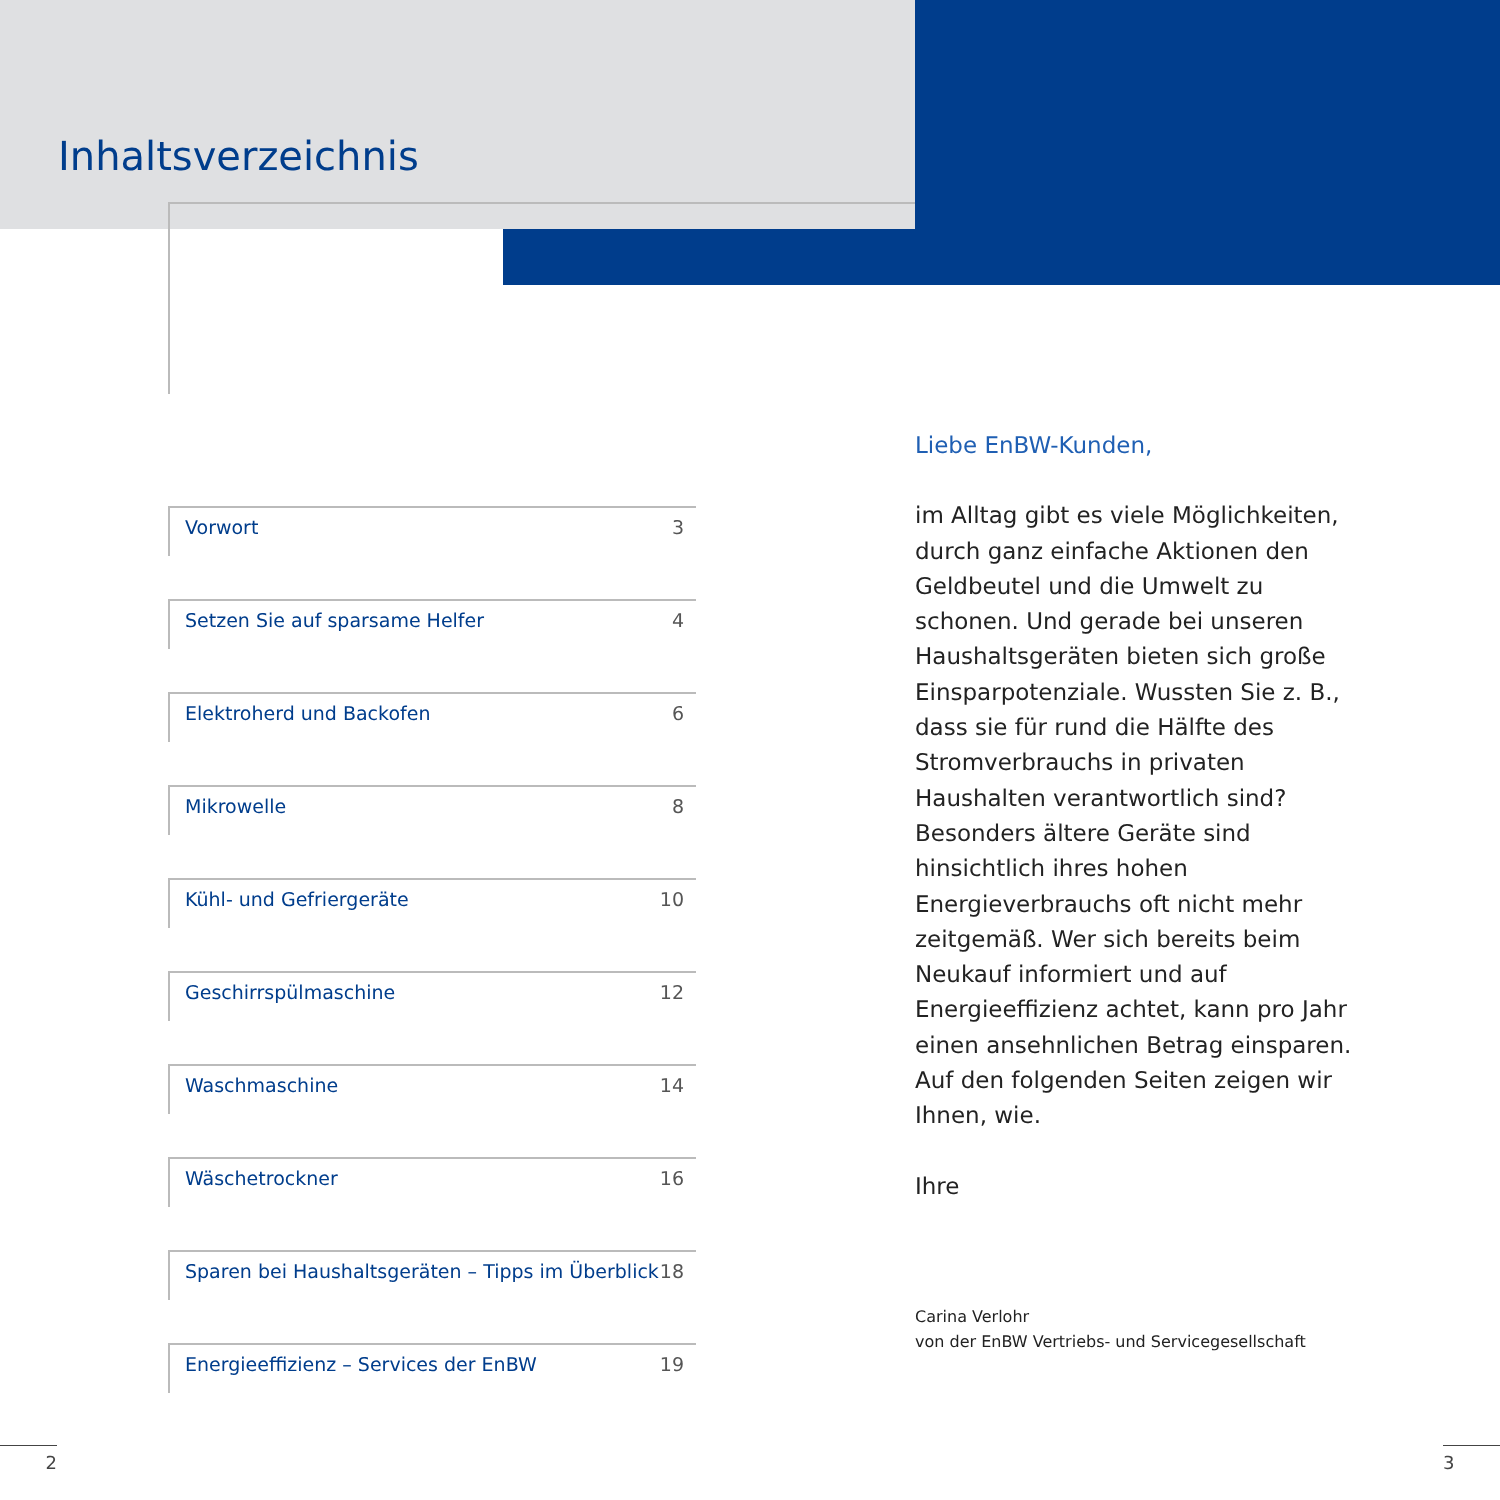Inhaltsverzeichnis
Vorwort 3
Setzen Sie auf sparsame Helfer 4
Elektroherd und Backofen 6
Mikrowelle 8
Kühl- und Gefriergeräte 10
Geschirrspülmaschine 12
Waschmaschine 14
Wäschetrockner 16
Sparen bei Haushaltsgeräten – Tipps im Überblick 18
Energieeffizienz – Services der EnBW 19
Liebe EnBW-Kunden,
im Alltag gibt es viele Möglichkeiten, durch ganz einfache Aktionen den Geldbeutel und die Umwelt zu schonen. Und gerade bei unseren Haushaltsgeräten bieten sich große Einsparpotenziale. Wussten Sie z. B., dass sie für rund die Hälfte des Stromverbrauchs in privaten Haushalten verantwortlich sind? Besonders ältere Geräte sind hinsichtlich ihres hohen Energieverbrauchs oft nicht mehr zeitgemäß. Wer sich bereits beim Neukauf informiert und auf Energieeffizienz achtet, kann pro Jahr einen ansehnlichen Betrag einsparen. Auf den folgenden Seiten zeigen wir Ihnen, wie.
Ihre
Carina Verlohr
von der EnBW Vertriebs- und Servicegesellschaft
2 3